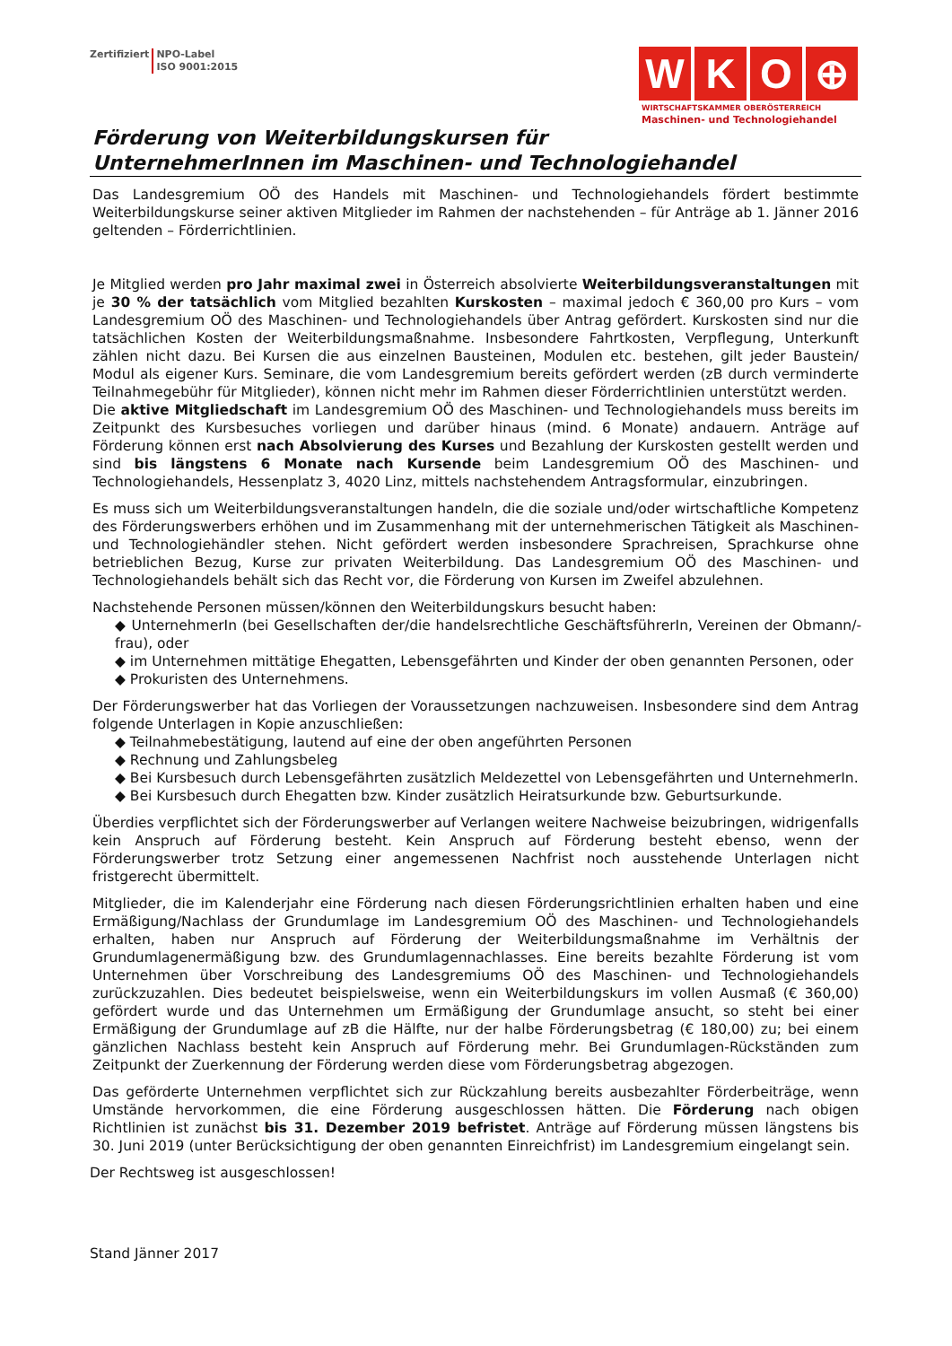Zertifiziert NPO-Label
ISO 9001:2015
W K O ⊕
WIRTSCHAFTSKAMMER OBERÖSTERREICH
Maschinen- und Technologiehandel
Förderung von Weiterbildungskursen für
UnternehmerInnen im Maschinen- und Technologiehandel
Das Landesgremium OÖ des Handels mit Maschinen- und Technologiehandels fördert bestimmte Weiterbildungskurse seiner aktiven Mitglieder im Rahmen der nachstehenden – für Anträge ab 1. Jänner 2016 geltenden – Förderrichtlinien.
Je Mitglied werden pro Jahr maximal zwei in Österreich absolvierte Weiterbildungsveranstaltungen mit je 30 % der tatsächlich vom Mitglied bezahlten Kurskosten – maximal jedoch € 360,00 pro Kurs – vom Landesgremium OÖ des Maschinen- und Technologiehandels über Antrag gefördert. Kurskosten sind nur die tatsächlichen Kosten der Weiterbildungsmaßnahme. Insbesondere Fahrtkosten, Verpflegung, Unterkunft zählen nicht dazu. Bei Kursen die aus einzelnen Bausteinen, Modulen etc. bestehen, gilt jeder Baustein/ Modul als eigener Kurs. Seminare, die vom Landesgremium bereits gefördert werden (zB durch verminderte Teilnahmegebühr für Mitglieder), können nicht mehr im Rahmen dieser Förderrichtlinien unterstützt werden.
Die aktive Mitgliedschaft im Landesgremium OÖ des Maschinen- und Technologiehandels muss bereits im Zeitpunkt des Kursbesuches vorliegen und darüber hinaus (mind. 6 Monate) andauern. Anträge auf Förderung können erst nach Absolvierung des Kurses und Bezahlung der Kurskosten gestellt werden und sind bis längstens 6 Monate nach Kursende beim Landesgremium OÖ des Maschinen- und Technologiehandels, Hessenplatz 3, 4020 Linz, mittels nachstehendem Antragsformular, einzubringen.
Es muss sich um Weiterbildungsveranstaltungen handeln, die die soziale und/oder wirtschaftliche Kompetenz des Förderungswerbers erhöhen und im Zusammenhang mit der unternehmerischen Tätigkeit als Maschinen- und Technologiehändler stehen. Nicht gefördert werden insbesondere Sprachreisen, Sprachkurse ohne betrieblichen Bezug, Kurse zur privaten Weiterbildung. Das Landesgremium OÖ des Maschinen- und Technologiehandels behält sich das Recht vor, die Förderung von Kursen im Zweifel abzulehnen.
Nachstehende Personen müssen/können den Weiterbildungskurs besucht haben:
◆ UnternehmerIn (bei Gesellschaften der/die handelsrechtliche GeschäftsführerIn, Vereinen der Obmann/-frau), oder
◆ im Unternehmen mittätige Ehegatten, Lebensgefährten und Kinder der oben genannten Personen, oder
◆ Prokuristen des Unternehmens.
Der Förderungswerber hat das Vorliegen der Voraussetzungen nachzuweisen. Insbesondere sind dem Antrag folgende Unterlagen in Kopie anzuschließen:
◆ Teilnahmebestätigung, lautend auf eine der oben angeführten Personen
◆ Rechnung und Zahlungsbeleg
◆ Bei Kursbesuch durch Lebensgefährten zusätzlich Meldezettel von Lebensgefährten und UnternehmerIn.
◆ Bei Kursbesuch durch Ehegatten bzw. Kinder zusätzlich Heiratsurkunde bzw. Geburtsurkunde.
Überdies verpflichtet sich der Förderungswerber auf Verlangen weitere Nachweise beizubringen, widrigenfalls kein Anspruch auf Förderung besteht. Kein Anspruch auf Förderung besteht ebenso, wenn der Förderungswerber trotz Setzung einer angemessenen Nachfrist noch ausstehende Unterlagen nicht fristgerecht übermittelt.
Mitglieder, die im Kalenderjahr eine Förderung nach diesen Förderungsrichtlinien erhalten haben und eine Ermäßigung/Nachlass der Grundumlage im Landesgremium OÖ des Maschinen- und Technologiehandels erhalten, haben nur Anspruch auf Förderung der Weiterbildungsmaßnahme im Verhältnis der Grundumlagenermäßigung bzw. des Grundumlagennachlasses. Eine bereits bezahlte Förderung ist vom Unternehmen über Vorschreibung des Landesgremiums OÖ des Maschinen- und Technologiehandels zurückzuzahlen. Dies bedeutet beispielsweise, wenn ein Weiterbildungskurs im vollen Ausmaß (€ 360,00) gefördert wurde und das Unternehmen um Ermäßigung der Grundumlage ansucht, so steht bei einer Ermäßigung der Grundumlage auf zB die Hälfte, nur der halbe Förderungsbetrag (€ 180,00) zu; bei einem gänzlichen Nachlass besteht kein Anspruch auf Förderung mehr. Bei Grundumlagen-Rückständen zum Zeitpunkt der Zuerkennung der Förderung werden diese vom Förderungsbetrag abgezogen.
Das geförderte Unternehmen verpflichtet sich zur Rückzahlung bereits ausbezahlter Förderbeiträge, wenn Umstände hervorkommen, die eine Förderung ausgeschlossen hätten. Die Förderung nach obigen Richtlinien ist zunächst bis 31. Dezember 2019 befristet. Anträge auf Förderung müssen längstens bis 30. Juni 2019 (unter Berücksichtigung der oben genannten Einreichfrist) im Landesgremium eingelangt sein.
Der Rechtsweg ist ausgeschlossen!
Stand Jänner 2017